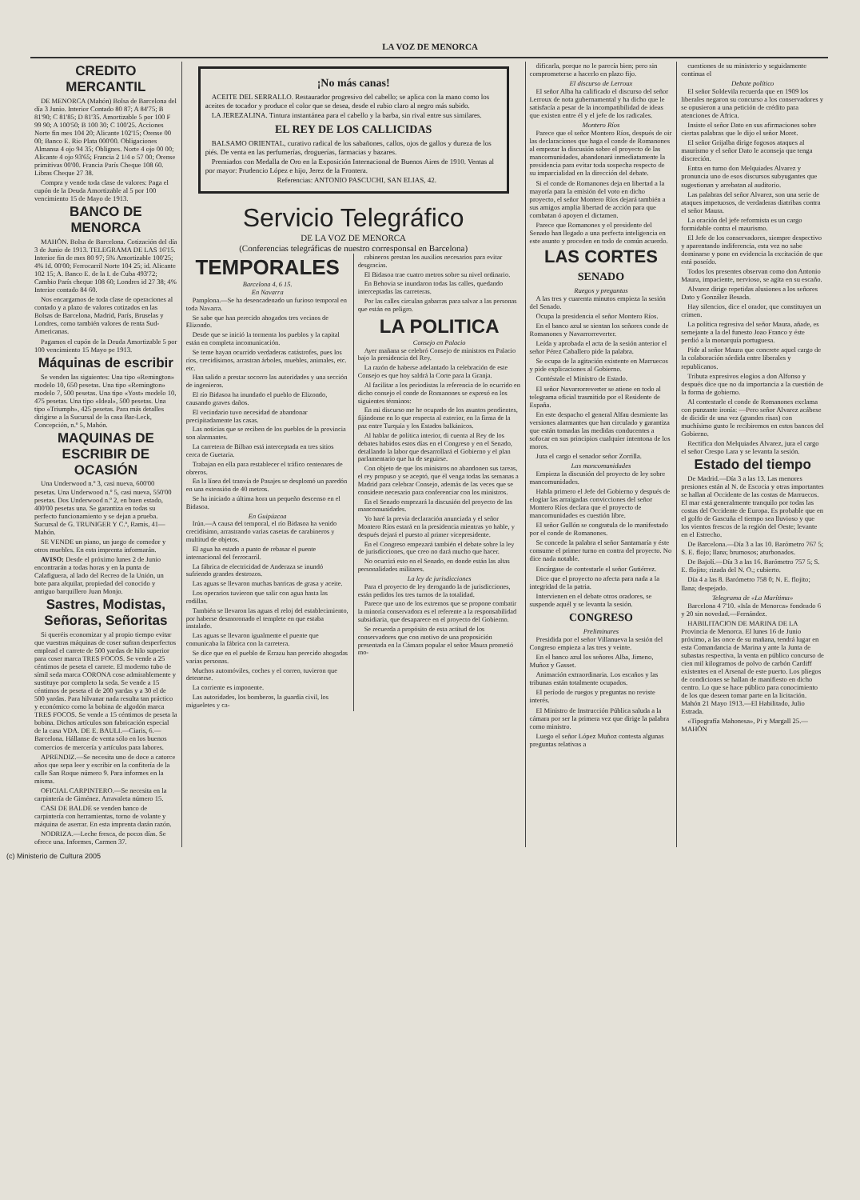LA VOZ DE MENORCA
CREDITO MERCANTIL
DE MENORCA (Mahón) Bolsa de Barcelona del día 3 Junio. Interior Contado 80 87; A 84'75; B 81'90; C 81'85; D 81'35. Amortizable 5 por 100 F 99 90; A 100'50; B 100 30; C 100'25. Acciones Norte fin mes 104 20; Alicante 102'15; Orense 00 00; Banco E. Rio Plata 000'00. Obligaciones Almansa 4 ojo 94 35; Oblignes. Norte 4 ojo 00 00; Alicante 4 ojo 93'65; Francia 2 1/4 o 57 00; Orense primitivas 00'00. Francia París Cheque 108 60. Libras Cheque 27 38.
Compra y vende toda clase de valores: Paga el cupón de la Deuda Amortizable al 5 por 100 vencimiento 15 de Mayo de 1913.
BANCO DE MENORCA
MAHÓN. Bolsa de Barcelona. Cotización del día 3 de Junio de 1913. TELEGRAMA DE LAS 16'15. Interior fin de mes 80 97; 5% Amortizable 100'25; 4% Id. 00'00; Ferrocarril Norte 104 25; id. Alicante 102 15; A. Banco E. de la I. de Cuba 493'72; Cambio París cheque 108 60; Londres id 27 38; 4% Interior contado 84 60.
Nos encargamos de toda clase de operaciones al contado y a plazo de valores cotizados en las Bolsas de Barcelona, Madrid, París, Bruselas y Londres, como también valores de renta Sud-Americanas.
Pagamos el cupón de la Deuda Amortizable 5 por 100 vencimiento 15 Mayo pe 1913.
Máquinas de escribir
Se venden las siguientes: Una tipo «Remington» modelo 10, 650 pesetas. Una tipo «Remington» modelo 7, 500 pesetas. Una tipo «Yost» modelo 10, 475 pesetas. Una tipo «Ideal», 500 pesetas. Una tipo «Triumph», 425 pesetas. Para más detalles dirigirse a la Sucursal de la casa Bar-Leck, Concepción, n.º 5, Mahón.
MAQUINAS DE ESCRIBIR DE OCASIÓN
Una Underwood n.º 3, casi nueva, 600'00 pesetas. Una Underwood n.º 5, casi nueva, 550'00 pesetas. Dos Underwood n.º 2, en buen estado, 400'00 pesetas una. Se garantiza en todas su perfecto funcionamiento y se dejan a prueba. Sucursal de G. TRUNIGER Y C.ª, Ramis, 41—Mahón.
SE VENDE un piano, un juego de comedor y otros muebles. En esta imprenta informarán.
AVISO: Desde el próximo lunes 2 de Junio encontrarán a todas horas y en la punta de Calafiguera, al lado del Recreo de la Unión, un bote para alquilar, propiedad del conocido y antiguo barquillero Juan Monjo.
Sastres, Modistas, Señoras, Señoritas
Si queréis economizar y al propio tiempo evitar que vuestras máquinas de coser sufran desperfectos emplead el carrete de 500 yardas de hilo superior para coser marca TRES FOCOS. Se vende a 25 céntimos de peseta el carrete. El moderno tubo de símil seda marca CORONA cose admirablemente y sustituye por completo la seda. Se vende a 15 céntimos de peseta el de 200 yardas y a 30 el de 500 yardas. Para hilvanar nada resulta tan práctico y económico como la bobina de algodón marca TRES FOCOS. Se vende a 15 céntimos de peseta la bobina. Dichos artículos son fabricación especial de la casa VDA. DE E. BAULI.—Ciaris, 6.—Barcelona. Hállanse de venta sólo en los buenos comercios de mercería y artículos para labores.
APRENDIZ.—Se necesita uno de doce a catorce años que sepa leer y escribir en la confitería de la calle San Roque número 9. Para informes en la misma.
OFICIAL CARPINTERO.—Se necesita en la carpintería de Giménez. Arravaleta número 15.
CASI DE BALDE se venden banco de carpintería con herramientas, torno de volante y máquina de aserrar. En esta imprenta darán razón.
NODRIZA.—Leche fresca, de pocos días. Se ofrece una. Informes, Carmen 37.
¡No más canas!
ACEITE DEL SERRALLO. Restaurador progresivo del cabello; se aplica con la mano como los aceites de tocador y produce el color que se desea, desde el rubio claro al negro más subido.
LA JEREZALINA. Tintura instantánea para el cabello y la barba, sin rival entre sus similares.
EL REY DE LOS CALLICIDAS
BALSAMO ORIENTAL, curativo radical de los sabañones, callos, ojos de gallos y dureza de los piés. De venta en las perfumerías, droguerías, farmacias y bazares.
Premiados con Medalla de Oro en la Exposición Internacional de Buenos Aires de 1910. Ventas al por mayor: Prudencio López e hijo, Jerez de la Frontera.
Referencias: ANTONIO PASCUCHI, SAN ELIAS, 42.
Servicio Telegráfico
DE LA VOZ DE MENORCA
(Conferencias telegráficas de nuestro corresponsal en Barcelona)
TEMPORALES
Barcelona 4, 6 15.
En Navarra
Pamplona.—Se ha desencadenado un furioso temporal en toda Navarra.
Se sabe que han perecido ahogados tres vecinos de Elizondo.
Desde que se inició la tormenta los pueblos y la capital están en completa incomunicación.
Se teme hayan ocurrido verdaderas catástrofes, pues los ríos, crecidísimos, arrastran árboles, muebles, animales, etc. etc.
Han salido a prestar socorro las autoridades y una sección de ingenieros.
El río Bidasoa ha inundado el pueblo de Elizondo, causando graves daños.
El vecindario tuvo necesidad de abandonar precipitadamente las casas.
Las noticias que se reciben de los pueblos de la provincia son alarmantes.
La carretera de Bilbao está interceptada en tres sitios cerca de Guetaria.
Trabajan en ella para restablecer el tráfico centenares de obreros.
En la línea del tranvía de Pasajes se desplomó un paredón en una extensión de 40 metros.
Se ha iniciado a última hora un pequeño descenso en el Bidasoa.
En Guipúzcoa
Irún.—A causa del temporal, el río Bidasoa ha venido crecidísimo, arrastrando varias casetas de carabineros y multitud de objetos.
El agua ha estado a punto de rebasar el puente internacional del ferrocarril.
La fábrica de electricidad de Anderaza se inundó sufriendo grandes destrozos.
Las aguas se llevaron muchas barricas de grasa y aceite.
Los operarios tuvieron que salir con agua hasta las rodillas.
También se llevaron las aguas el reloj del establecimiento, por haberse desmoronado el templete en que estaba instalado.
Las aguas se llevaron igualmente el puente que comunicaba la fábrica con la carretera.
Se dice que en el pueblo de Errazu han perecido ahogadas varias personas.
Muchos automóviles, coches y el correo, tuvieron que detenerse.
La corriente es imponente.
Las autoridades, los bomberos, la guardia civil, los migueletes y ca-
rabineros prestan los auxilios necesarios para evitar desgracias.
El Bidasoa trae cuatro metros sobre su nivel ordinario.
En Behovia se inundaron todas las calles, quedando interceptadas las carreteras.
Por las calles circulan gabarras para salvar a las personas que están en peligro.
LA POLITICA
Consejo en Palacio
Ayer mañana se celebró Consejo de ministros en Palacio bajo la presidencia del Rey.
La razón de haberse adelantado la celebración de este Consejo es que hoy saldrá la Corte para la Granja.
Al facilitar a los periodistas la referencia de lo ocurrido en dicho consejo el conde de Romanones se expresó en los siguientes términos:
En mi discurso me he ocupado de los asuntos pendientes, fijándome en lo que respecta al exterior, en la firma de la paz entre Turquía y los Estados balkánicos.
Al hablar de política interior, di cuenta al Rey de los debates habidos estos días en el Congreso y en el Senado, detallando la labor que desarrollará el Gobierno y el plan parlamentario que ha de seguirse.
Con objeto de que los ministros no abandonen sus tareas, el rey propuso y se aceptó, que él venga todas las semanas a Madrid para celebrar Consejo, además de las veces que se considere necesario para conferenciar con los ministros.
En el Senado empezará la discusión del proyecto de las mancomunidades.
Yo haré la previa declaración anunciada y el señor Montero Ríos estará en la presidencia mientras yo hable, y después dejará el puesto al primer vicepresidente.
En el Congreso empezará también el debate sobre la ley de jurisdicciones, que creo no dará mucho que hacer.
No ocurrirá esto en el Senado, en donde están las altas personalidades militares.
La ley de jurisdicciones
Para el proyecto de ley derogando la de jurisdicciones, están pedidos los tres turnos de la totalidad.
Parece que uno de los extremos que se propone combatir la minoría conservadora es el referente a la responsabilidad subsidiaria, que desaparece en el proyecto del Gobierno.
Se recuerda a propósito de esta actitud de los conservadores que con motivo de una proposición presentada en la Cámara popular el señor Maura prometió mo-
dificarla, porque no le parecía bien; pero sin comprometerse a hacerlo en plazo fijo.
El discurso de Lerroux
El señor Alba ha calificado el discurso del señor Lerroux de nota gubernamental y ha dicho que le satisfacía a pesar de la incompatibilidad de ideas que existen entre él y el jefe de los radicales.
Montero Ríos
Parece que el señor Montero Ríos, después de oir las declaraciones que haga el conde de Romanones al empezar la discusión sobre el proyecto de las mancomunidades, abandonará inmediatamente la presidencia para evitar toda sospecha respecto de su imparcialidad en la dirección del debate.
Si el conde de Romanones deja en libertad a la mayoría para la emisión del voto en dicho proyecto, el señor Montero Ríos dejará también a sus amigos amplia libertad de acción para que combatan ó apoyen el dictamen.
Parece que Romanones y el presidente del Senado han llegado a una perfecta inteligencia en este asunto y proceden en todo de común acuerdo.
LAS CORTES
SENADO
Ruegos y preguntas
A las tres y cuarenta minutos empieza la sesión del Senado.
Ocupa la presidencia el señor Montero Ríos.
En el banco azul se sientan los señores conde de Romanones y Navarrorreverter.
Leída y aprobada el acta de la sesión anterior el señor Pérez Caballero pide la palabra.
Se ocupa de la agitación existente en Marruecos y pide explicaciones al Gobierno.
Contéstale el Ministro de Estado.
El señor Navarrorreverter se atiene en todo al telegrama oficial trasmitido por el Residente de España.
En este despacho el general Alfau desmiente las versiones alarmantes que han circulado y garantiza que están tomadas las medidas conducentes a sofocar en sus principios cualquier intentona de los moros.
Jura el cargo el senador señor Zorrilla.
Las mancomunidades
Empieza la discusión del proyecto de ley sobre mancomunidades.
Habla primero el Jefe del Gobierno y después de elogiar las arraigadas convicciones del señor Montero Ríos declara que el proyecto de mancomunidades es cuestión libre.
El señor Gullón se congratula de lo manifestado por el conde de Romanones.
Se concede la palabra el señor Santamaría y éste consume el primer turno en contra del proyecto. No dice nada notable.
Encárgase de contestarle el señor Gutiérrez.
Dice que el proyecto no afecta para nada a la integridad de la patria.
Intervienen en el debate otros oradores, se suspende aquél y se levanta la sesión.
CONGRESO
Preliminares
Presidida por el señor Villanueva la sesión del Congreso empieza a las tres y veinte.
En el banco azul los señores Alba, Jimeno, Muñoz y Gasset.
Animación extraordinaria. Los escaños y las tribunas están totalmente ocupados.
El período de ruegos y preguntas no reviste interés.
El Ministro de Instrucción Pública saluda a la cámara por ser la primera vez que dirige la palabra como ministro.
Luego el señor López Muñoz contesta algunas preguntas relativas a
cuestiones de su ministerio y seguidamente continua el
Debate político
El señor Soldevila recuerda que en 1909 los liberales negaron su concurso a los conservadores y se opusieron a una petición de crédito para atenciones de Africa.
Insiste el señor Dato en sus afirmaciones sobre ciertas palabras que le dijo el señor Moret.
El señor Grijalba dirige fogosos ataques al maurismo y el señor Dato le aconseja que tenga discreción.
Entra en turno don Melquiades Alvarez y pronuncia uno de esos discursos subyugantes que sugestionan y arrebatan al auditorio.
Las palabras del señor Alvarez, son una serie de ataques impetuosos, de verdaderas diatribas contra el señor Maura.
La oración del jefe reformista es un cargo formidable contra el maurismo.
El Jefe de los conservadores, siempre despectivo y aparentando indiferencia, esta vez no sabe dominarse y pone en evidencia la excitación de que está poseído.
Todos los presentes observan como don Antonio Maura, impaciente, nervioso, se agita en su escaño.
Alvarez dirige repetidas alusiones a los señores Dato y González Besada.
Hay silencios, dice el orador, que constituyen un crimen.
La política regresiva del señor Maura, añade, es semejante a la del funesto Joao Franco y éste perdió a la monarquía portuguesa.
Pide al señor Maura que concrete aquel cargo de la colaboración sórdida entre liberales y republicanos.
Tributa expresivos elogios a don Alfonso y después dice que no da importancia a la cuestión de la forma de gobierno.
Al contestarle el conde de Romanones exclama con punzante ironía: —Pero señor Alvarez acábese de dicidir de una vez (grandes risas) con muchísimo gusto le recibiremos en estos bancos del Gobierno.
Rectifica don Melquiades Alvarez, jura el cargo el señor Crespo Lara y se levanta la sesión.
Estado del tiempo
De Madrid.—Día 3 a las 13. Las menores presiones están al N. de Escocia y otras importantes se hallan al Occidente de las costas de Marruecos. El mar está generalmente tranquilo por todas las costas del Occidente de Europa. Es probable que en el golfo de Gascuña el tiempo sea lluvioso y que los vientos frescos de la región del Oeste; levante en el Estrecho.
De Barcelona.—Día 3 a las 10. Barómetro 767 5; S. E. flojo; llana; brumosos; aturbonados.
De Bajolí.—Día 3 a las 16. Barómetro 757 5; S. E. flojito; rizada del N. O.; cubierto.
Día 4 a las 8. Barómetro 758 0; N. E. flojito; llana; despejado.
Telegrama de «La Marítima»
Barcelona 4 7'10. «Isla de Menorca» fondeado 6 y 20 sin novedad.—Fernández.
HABILITACION DE MARINA DE LA Provincia de Menorca. El lunes 16 de Junio próximo, a las once de su mañana, tendrá lugar en esta Comandancia de Marina y ante la Junta de subastas respectiva, la venta en público concurso de cien mil kilogramos de polvo de carbón Cardiff existentes en el Arsenal de este puerto. Los pliegos de condiciones se hallan de manifiesto en dicho centro. Lo que se hace público para conocimiento de los que deseen tomar parte en la licitación. Mahón 21 Mayo 1913.—El Habilitado, Julio Estrada.
«Tipografía Mahonesa», Pi y Margall 25.—MAHÓN
(c) Ministerio de Cultura 2005